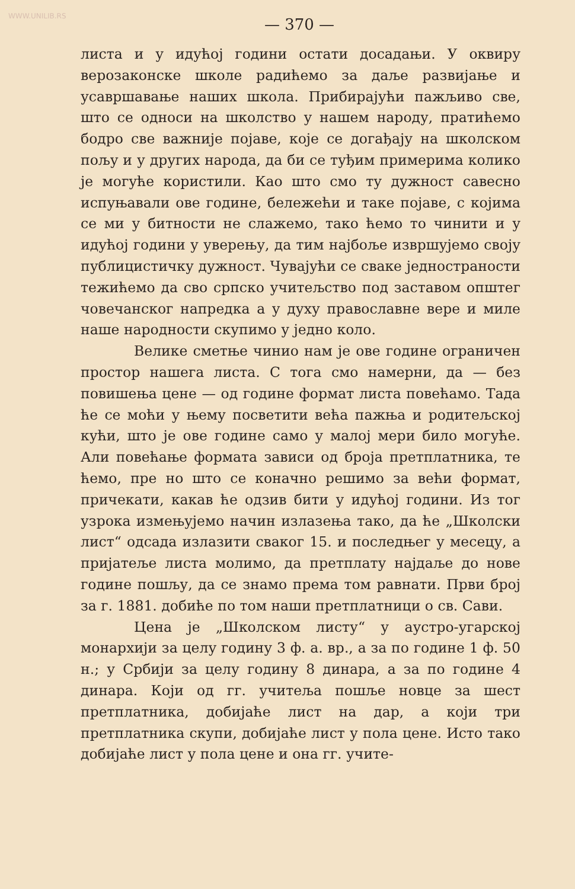WWW.UNILIB.RS
— 370 —
листа и у идућој години остати досадањи. У оквиру верозаконске школе радићемо за даље развијање и усавршавање наших школа. Прибирајући пажљиво све, што се односи на школство у нашем народу, пратићемо бодро све важније појаве, које се догађају на школском пољу и у других народа, да би се туђим примерима колико је могуће користили. Као што смо ту дужност савесно испуњавали ове године, бележећи и таке појаве, с којима се ми у битности не слажемо, тако ћемо то чинити и у идућој години у уверењу, да тим најбоље извршујемо своју публицистичку дужност. Чувајући се сваке једностраности тежићемо да сво српско учитељство под заставом општег човечанског напредка а у духу православне вере и миле наше народности скупимо у једно коло.
Велике сметње чинио нам је ове године ограничен простор нашега листа. С тога смо намерни, да — без повишења цене — од године формат листа повећамо. Тада ће се моћи у њему посветити већа пажња и родитељској кући, што је ове године само у малој мери било могуће. Али повећање формата зависи од броја претплатника, те ћемо, пре но што се коначно решимо за већи формат, причекати, какав ће одзив бити у идућој години. Из тог узрока измењујемо начин излазења тако, да ће „Школски лист“ одсада излазити сваког 15. и последњег у месецу, а пријатеље листа молимо, да претплату најдаље до нове године пошљу, да се знамо према том равнати. Први број за г. 1881. добиће по том наши претплатници о св. Сави.
Цена је „Школском листу“ у аустро-угарској монархији за целу годину 3 ф. а. вр., а за по године 1 ф. 50 н.; у Србији за целу годину 8 динара, а за по године 4 динара. Који од гг. учитеља пошље новце за шест претплатника, добијаће лист на дар, а који три претплатника скупи, добијаће лист у пола цене. Исто тако добијаће лист у пола цене и она гг. учите-